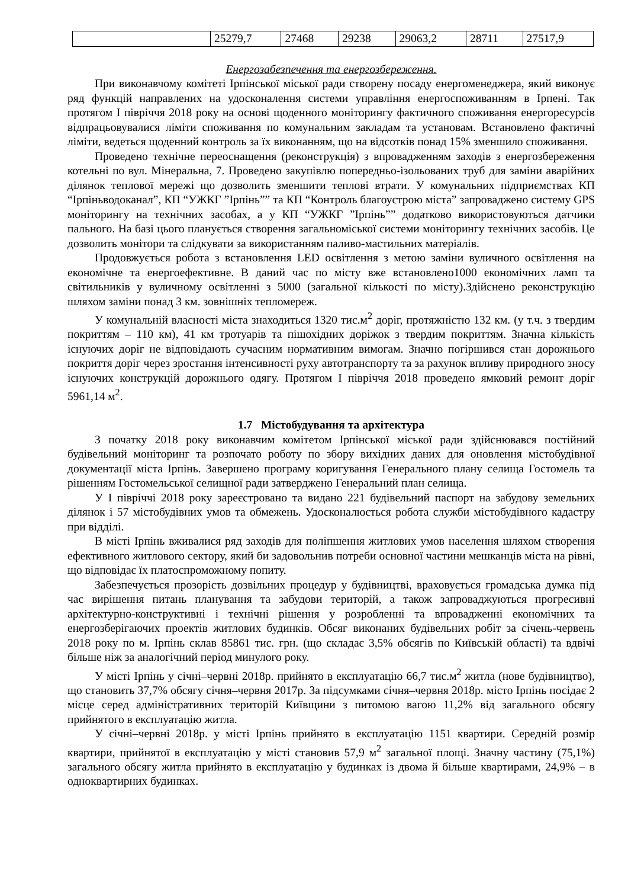| | 25279,7 | 27468 | 29238 | 29063,2 | 28711 | 27517,9 |
Енергозабезпечення та енергозбереження.
При виконавчому комітеті Ірпінської міської ради створену посаду енергоменеджера, який виконує ряд функцій направлених на удосконалення системи управління енергоспоживанням в Ірпені. Так протягом І півріччя 2018 року на основі щоденного моніторингу фактичного споживання енергоресурсів відпрацьовувалися ліміти споживання по комунальним закладам та установам. Встановлено фактичні ліміти, ведеться щоденний контроль за їх виконанням, що на відсотків понад 15% зменшило споживання.
Проведено технічне переоснащення (реконструкція) з впровадженням заходів з енергозбереження котельні по вул. Мінеральна, 7. Проведено закупівлю попередньо-ізольованих труб для заміни аварійних ділянок теплової мережі що дозволить зменшити теплові втрати. У комунальних підприємствах КП “Ірпіньводоканал”, КП “УЖКГ ”Ірпінь”” та КП “Контроль благоустрою міста” запроваджено систему GPS моніторингу на технічних засобах, а у КП “УЖКГ ”Ірпінь”” додатково використовуються датчики пального. На базі цього планується створення загальноміської системи моніторингу технічних засобів. Це дозволить монітори та слідкувати за використанням паливо-мастильних матеріалів.
Продовжується робота з встановлення LED освітлення з метою заміни вуличного освітлення на економічне та енергоефективне. В даний час по місту вже встановлено1000 економічних ламп та світильників у вуличному освітленні з 5000 (загальної кількості по місту).Здійснено реконструкцію шляхом заміни понад 3 км. зовнішніх тепломереж.
У комунальній власності міста знаходиться 1320 тис.м<sup>2</sup> доріг, протяжністю 132 км. (у т.ч. з твердим покриттям – 110 км), 41 км тротуарів та пішохідних доріжок з твердим покриттям. Значна кількість існуючих доріг не відповідають сучасним нормативним вимогам. Значно погіршився стан дорожнього покриття доріг через зростання інтенсивності руху автотранспорту та за рахунок впливу природного зносу існуючих конструкцій дорожнього одягу. Протягом І півріччя 2018 проведено ямковий ремонт доріг 5961,14 м<sup>2</sup>.
1.7 Містобудування та архітектура
З початку 2018 року виконавчим комітетом Ірпінської міської ради здійснювався постійний будівельний моніторинг та розпочато роботу по збору вихідних даних для оновлення містобудівної документації міста Ірпінь. Завершено програму коригування Генерального плану селища Гостомель та рішенням Гостомельської селищної ради затверджено Генеральний план селища.
У І півріччі 2018 року зареєстровано та видано 221 будівельний паспорт на забудову земельних ділянок і 57 містобудівних умов та обмежень. Удосконалюється робота служби містобудівного кадастру при відділі.
В місті Ірпінь вживалися ряд заходів для поліпшення житлових умов населення шляхом створення ефективного житлового сектору, який би задовольнив потреби основної частини мешканців міста на рівні, що відповідає їх платоспроможному попиту.
Забезпечується прозорість дозвільних процедур у будівництві, враховується громадська думка під час вирішення питань планування та забудови територій, а також запроваджуються прогресивні архітектурно-конструктивні і технічні рішення у розробленні та впровадженні економічних та енергозберігаючих проектів житлових будинків. Обсяг виконаних будівельних робіт за січень-червень 2018 року по м. Ірпінь склав 85861 тис. грн. (що складає 3,5% обсягів по Київській області) та вдвічі більше ніж за аналогічний період минулого року.
У місті Ірпінь у січні–червні 2018р. прийнято в експлуатацію 66,7 тис.м<sup>2</sup> житла (нове будівництво), що становить 37,7% обсягу січня–червня 2017р. За підсумками січня–червня 2018р. місто Ірпінь посідає 2 місце серед адміністративних територій Київщини з питомою вагою 11,2% від загального обсягу прийнятого в експлуатацію житла.
У січні–червні 2018р. у місті Ірпінь прийнято в експлуатацію 1151 квартири. Середній розмір квартири, прийнятої в експлуатацію у місті становив 57,9 м<sup>2</sup> загальної площі. Значну частину (75,1%) загального обсягу житла прийнято в експлуатацію у будинках із двома й більше квартирами, 24,9% – в одноквартирних будинках.